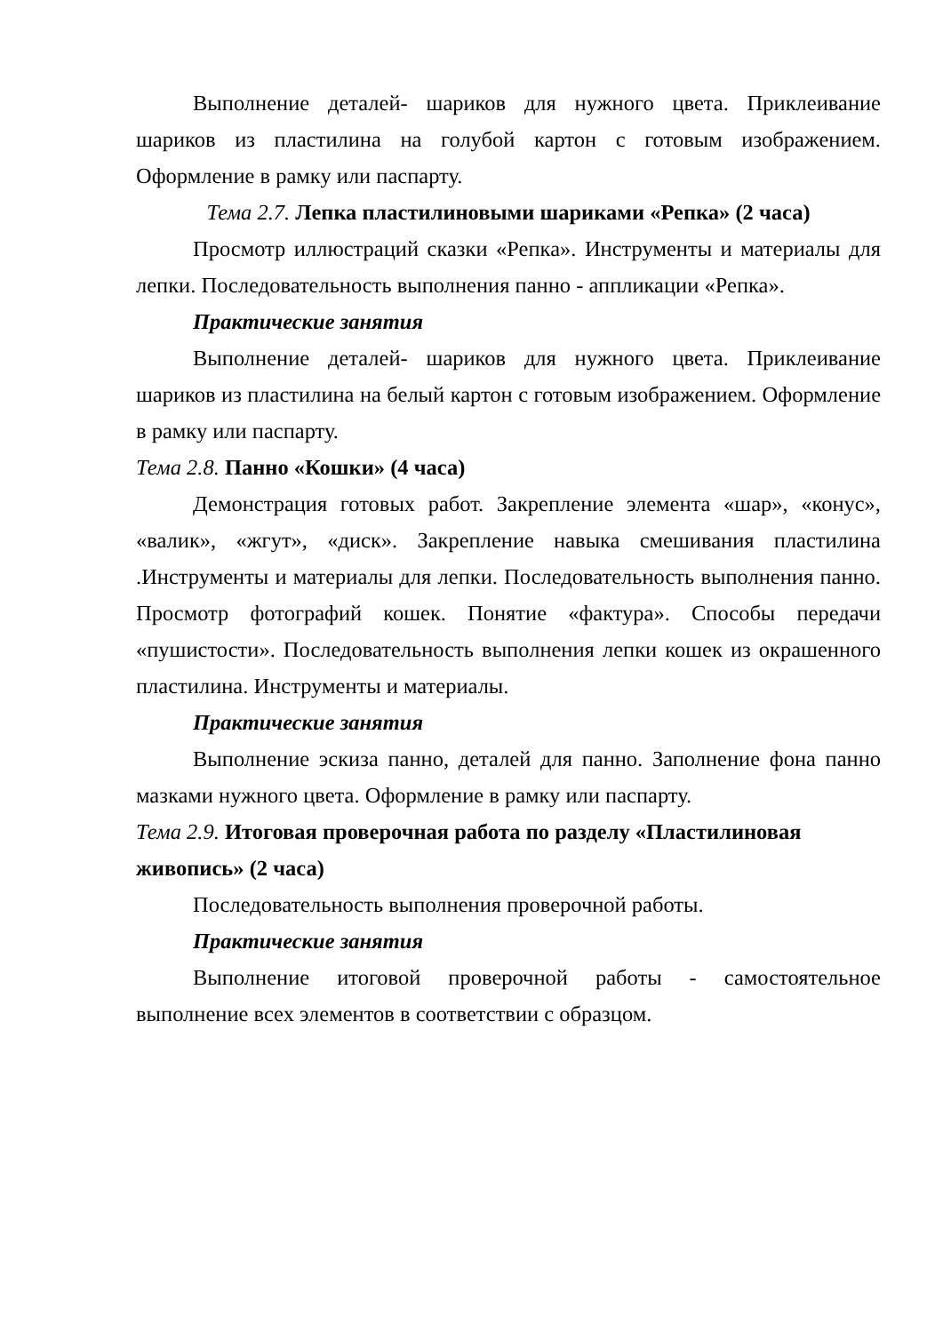Выполнение деталей- шариков для нужного цвета. Приклеивание шариков из пластилина на голубой картон с готовым изображением. Оформление в рамку или паспарту.
Тема 2.7. Лепка пластилиновыми шариками «Репка» (2 часа)
Просмотр иллюстраций сказки «Репка». Инструменты и материалы для лепки. Последовательность выполнения панно - аппликации «Репка».
Практические занятия
Выполнение деталей- шариков для нужного цвета. Приклеивание шариков из пластилина на белый картон с готовым изображением. Оформление в рамку или паспарту.
Тема 2.8. Панно «Кошки» (4 часа)
Демонстрация готовых работ. Закрепление элемента «шар», «конус», «валик», «жгут», «диск». Закрепление навыка смешивания пластилина .Инструменты и материалы для лепки. Последовательность выполнения панно. Просмотр фотографий кошек. Понятие «фактура». Способы передачи «пушистости». Последовательность выполнения лепки кошек из окрашенного пластилина. Инструменты и материалы.
Практические занятия
Выполнение эскиза панно, деталей для панно. Заполнение фона панно мазками нужного цвета. Оформление в рамку или паспарту.
Тема 2.9. Итоговая проверочная работа по разделу «Пластилиновая живопись» (2 часа)
Последовательность выполнения проверочной работы.
Практические занятия
Выполнение итоговой проверочной работы - самостоятельное выполнение всех элементов в соответствии с образцом.